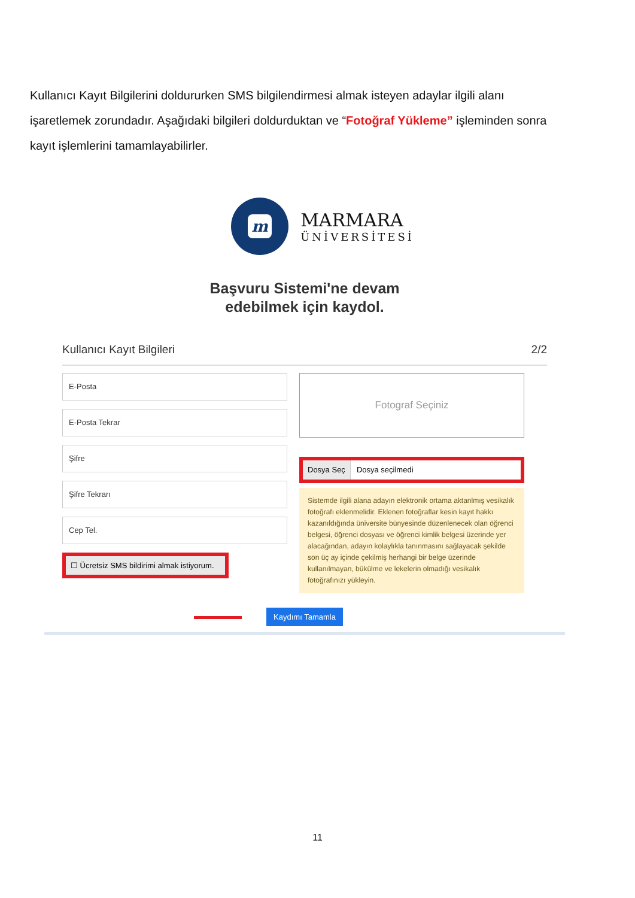Kullanıcı Kayıt Bilgilerini doldururken SMS bilgilendirmesi almak isteyen adaylar ilgili alanı işaretlemek zorundadır. Aşağıdaki bilgileri doldurduktan ve “Fotoğraf Yükleme” işleminden sonra kayıt işlemlerini tamamlayabilirler.
m
MARMARA
ÜNİVERSİTESİ
Başvuru Sistemi'ne devam
edebilmek için kaydol.
Kullanıcı Kayıt Bilgileri 2/2
E-Posta
E-Posta Tekrar
Şifre
Şifre Tekrarı
Cep Tel.
☐ Ücretsiz SMS bildirimi almak istiyorum.
Fotograf Seçiniz
Dosya Seç Dosya seçilmedi
Sistemde ilgili alana adayın elektronik ortama aktanlmış vesikalık fotoğrafı eklenmelidir. Eklenen fotoğraflar kesin kayıt hakkı kazanıldığında üniversite bünyesinde düzenlenecek olan öğrenci belgesi, öğrenci dosyası ve öğrenci kimlik belgesi üzerinde yer alacağından, adayın kolaylıkla tanınmasını sağlayacak şekilde son üç ay içinde çekilmiş herhangi bir belge üzerinde kullanılmayan, bükülme ve lekelerin olmadığı vesikalık fotoğrafınızı yükleyin.
Kaydımı Tamamla
11